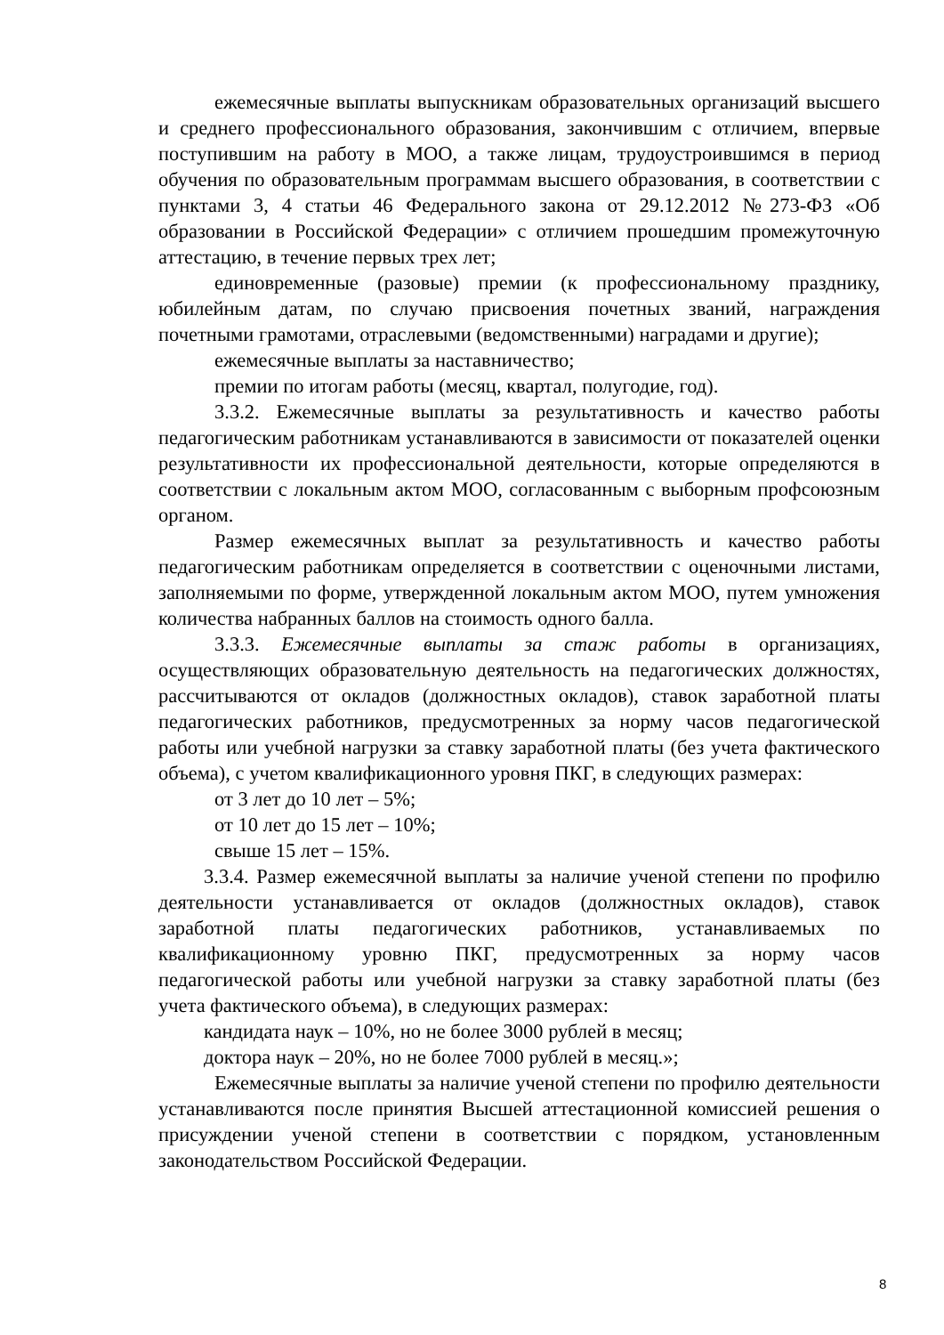ежемесячные выплаты выпускникам образовательных организаций высшего и среднего профессионального образования, закончившим с отличием, впервые поступившим на работу в МОО, а также лицам, трудоустроившимся в период обучения по образовательным программам высшего образования, в соответствии с пунктами 3, 4 статьи 46 Федерального закона от 29.12.2012 №273-ФЗ «Об образовании в Российской Федерации» с отличием прошедшим промежуточную аттестацию, в течение первых трех лет;
единовременные (разовые) премии (к профессиональному празднику, юбилейным датам, по случаю присвоения почетных званий, награждения почетными грамотами, отраслевыми (ведомственными) наградами и другие);
ежемесячные выплаты за наставничество;
премии по итогам работы (месяц, квартал, полугодие, год).
3.3.2. Ежемесячные выплаты за результативность и качество работы педагогическим работникам устанавливаются в зависимости от показателей оценки результативности их профессиональной деятельности, которые определяются в соответствии с локальным актом МОО, согласованным с выборным профсоюзным органом.
Размер ежемесячных выплат за результативность и качество работы педагогическим работникам определяется в соответствии с оценочными листами, заполняемыми по форме, утвержденной локальным актом МОО, путем умножения количества набранных баллов на стоимость одного балла.
3.3.3. Ежемесячные выплаты за стаж работы в организациях, осуществляющих образовательную деятельность на педагогических должностях, рассчитываются от окладов (должностных окладов), ставок заработной платы педагогических работников, предусмотренных за норму часов педагогической работы или учебной нагрузки за ставку заработной платы (без учета фактического объема), с учетом квалификационного уровня ПКГ, в следующих размерах:
от 3 лет до 10 лет – 5%;
от 10 лет до 15 лет – 10%;
свыше 15 лет – 15%.
3.3.4. Размер ежемесячной выплаты за наличие ученой степени по профилю деятельности устанавливается от окладов (должностных окладов), ставок заработной платы педагогических работников, устанавливаемых по квалификационному уровню ПКГ, предусмотренных за норму часов педагогической работы или учебной нагрузки за ставку заработной платы (без учета фактического объема), в следующих размерах:
кандидата наук – 10%, но не более 3000 рублей в месяц;
доктора наук – 20%, но не более 7000 рублей в месяц.»;
Ежемесячные выплаты за наличие ученой степени по профилю деятельности устанавливаются после принятия Высшей аттестационной комиссией решения о присуждении ученой степени в соответствии с порядком, установленным законодательством Российской Федерации.
8